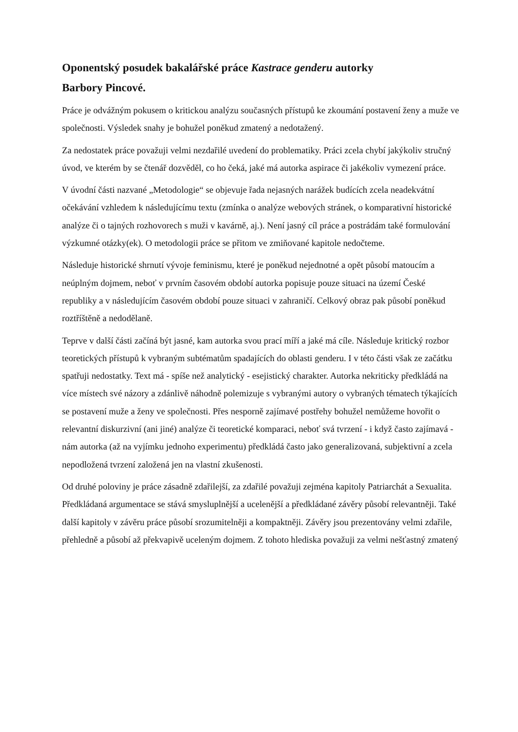Oponentský posudek bakalářské práce Kastrace genderu autorky
Barbory Pincové.
Práce je odvážným pokusem o kritickou analýzu současných přístupů ke zkoumání postavení ženy a muže ve společnosti. Výsledek snahy je bohužel poněkud zmatený a nedotažený.
Za nedostatek práce považuji velmi nezdařilé uvedení do problematiky. Práci zcela chybí jakýkoliv stručný úvod, ve kterém by se čtenář dozvěděl, co ho čeká, jaké má autorka aspirace či jakékoliv vymezení práce.
V úvodní části nazvané „Metodologie“ se objevuje řada nejasných narážek budících zcela neadekvátní očekávání vzhledem k následujícímu textu (zmínka o analýze webových stránek, o komparativní historické analýze či o tajných rozhovorech s muži v kavárně, aj.). Není jasný cíl práce a postrádám také formulování výzkumné otázky(ek). O metodologii práce se přitom ve zmiňované kapitole nedočteme.
Následuje historické shrnutí vývoje feminismu, které je poněkud nejednotné a opět působí matoucím a neúplným dojmem, neboť v prvním časovém období autorka popisuje pouze situaci na území České republiky a v následujícím časovém období pouze situaci v zahraničí. Celkový obraz pak působí poněkud roztříštěně a nedodělaně.
Teprve v další části začíná být jasné, kam autorka svou prací míří a jaké má cíle. Následuje kritický rozbor teoretických přístupů k vybraným subtématům spadajících do oblasti genderu. I v této části však ze začátku spatřuji nedostatky. Text má - spíše než analytický - esejistický charakter. Autorka nekriticky předkládá na více místech své názory a zdánlivě náhodně polemizuje s vybranými autory o vybraných tématech týkajících se postavení muže a ženy ve společnosti. Přes nesporně zajímavé postřehy bohužel nemůžeme hovořit o relevantní diskurzivní (ani jiné) analýze či teoretické komparaci, neboť svá tvrzení - i když často zajímavá - nám autorka (až na vyjímku jednoho experimentu) předkládá často jako generalizovaná, subjektivní a zcela nepodložená tvrzení založená jen na vlastní zkušenosti.
Od druhé poloviny je práce zásadně zdařilejší, za zdařilé považuji zejména kapitoly Patriarchát a Sexualita. Předkládaná argumentace se stává smysluplnější a ucelenější a předkládané závěry působí relevantněji. Také další kapitoly v závěru práce působí srozumitelněji a kompaktněji. Závěry jsou prezentovány velmi zdařile, přehledně a působí až překvapivě uceleným dojmem. Z tohoto hlediska považuji za velmi nešťastný zmatený